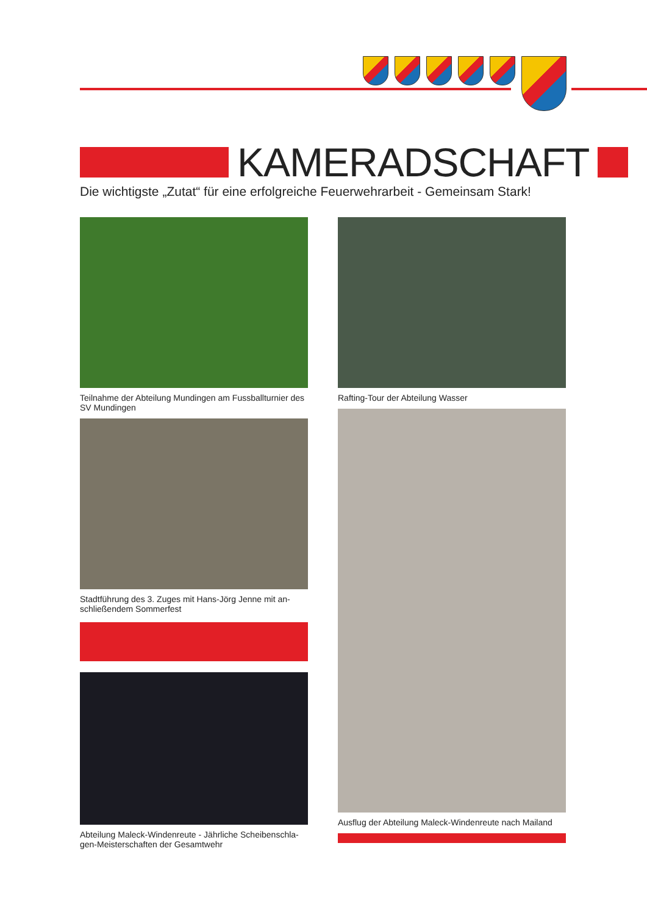KAMERADSCHAFT
Die wichtigste „Zutat“ für eine erfolgreiche Feuerwehrarbeit - Gemeinsam Stark!
Teilnahme der Abteilung Mundingen am Fussballturnier des SV Mundingen
Stadtführung des 3. Zuges mit Hans-Jörg Jenne mit an­schließendem Sommerfest
Abteilung Maleck-Windenreute - Jährliche Scheibenschla­gen-Meisterschaften der Gesamtwehr
Rafting-Tour der Abteilung Wasser
Ausflug der Abteilung Maleck-Windenreute nach Mailand